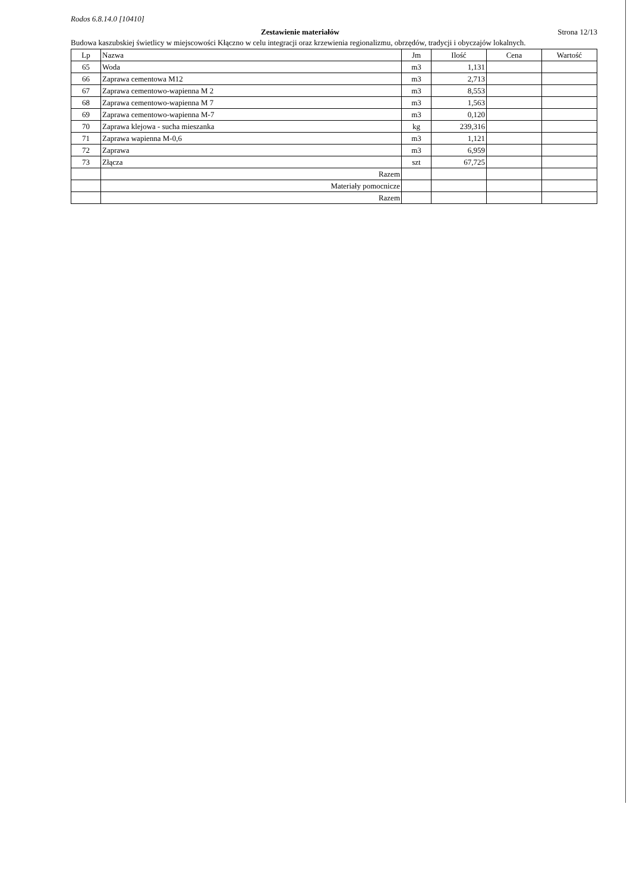Rodos 6.8.14.0 [10410]
Zestawienie materiałów Strona 12/13
Budowa kaszubskiej świetlicy w miejscowości Kłączno w celu integracji oraz krzewienia regionalizmu, obrzędów, tradycji i obyczajów lokalnych.
| Lp | Nazwa | Jm | Ilość | Cena | Wartość |
| --- | --- | --- | --- | --- | --- |
| 65 | Woda | m3 | 1,131 | | |
| 66 | Zaprawa cementowa M12 | m3 | 2,713 | | |
| 67 | Zaprawa cementowo-wapienna M 2 | m3 | 8,553 | | |
| 68 | Zaprawa cementowo-wapienna M 7 | m3 | 1,563 | | |
| 69 | Zaprawa cementowo-wapienna M-7 | m3 | 0,120 | | |
| 70 | Zaprawa klejowa - sucha mieszanka | kg | 239,316 | | |
| 71 | Zaprawa wapienna M-0,6 | m3 | 1,121 | | |
| 72 | Zaprawa | m3 | 6,959 | | |
| 73 | Złącza | szt | 67,725 | | |
| | Razem | | | | |
| | Materiały pomocnicze | | | | |
| | Razem | | | | |